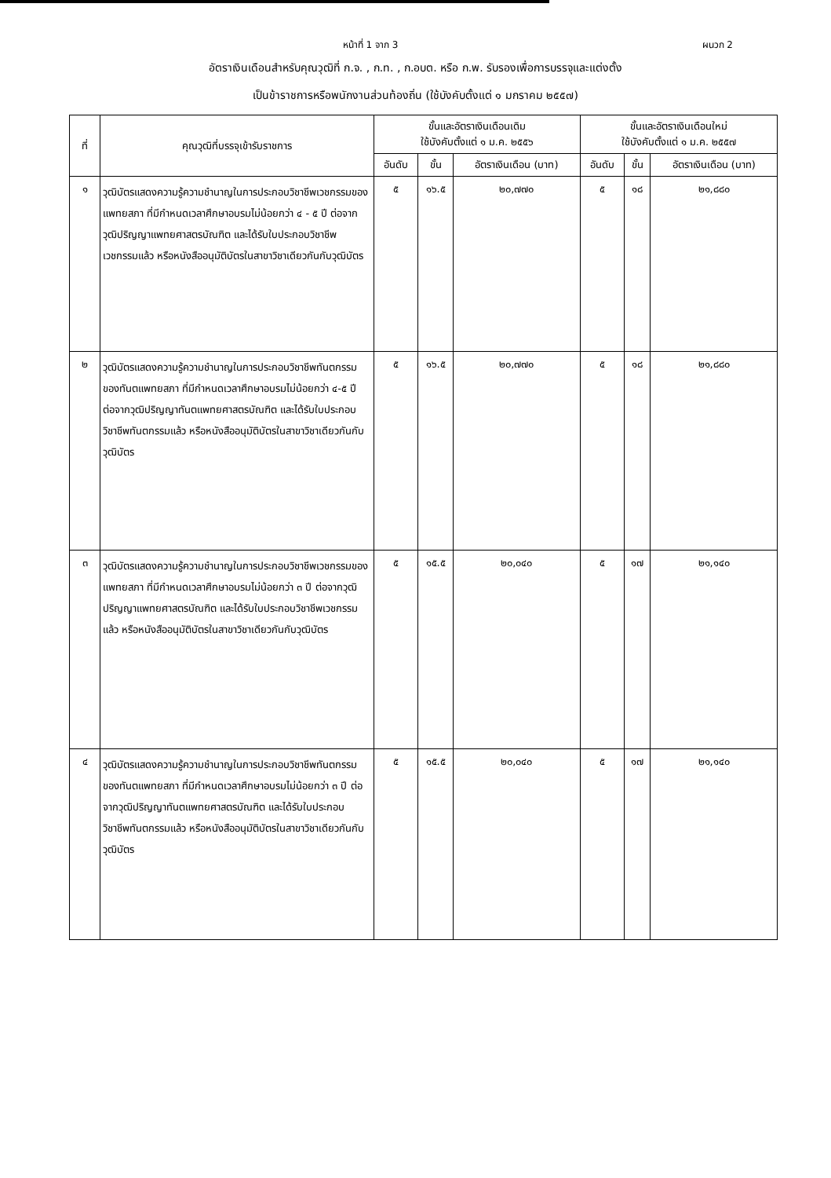หน้าที่ 1 จาก 3 ผนวก 2
อัตราเงินเดือนสำหรับคุณวุฒิที่ ก.จ. , ก.ท. , ก.อบต. หรือ ก.พ. รับรองเพื่อการบรรจุและแต่งตั้ง
เป็นข้าราชการหรือพนักงานส่วนท้องถิ่น (ใช้บังคับตั้งแต่ ๑ มกราคม ๒๕๕๗)
| ที่ | คุณวุฒิที่บรรจุเข้ารับราชการ | ขั้นและอัตราเงินเดือนเดิม ใช้บังคับตั้งแต่ ๑ ม.ค. ๒๕๕๖ | | | ขั้นและอัตราเงินเดือนใหม่ ใช้บังคับตั้งแต่ ๑ ม.ค. ๒๕๕๗ | | |
| --- | --- | --- | --- | --- | --- | --- | --- |
| | | อันดับ | ขั้น | อัตราเงินเดือน (บาท) | อันดับ | ขั้น | อัตราเงินเดือน (บาท) |
| ๑ | วุฒิบัตรแสดงความรู้ความชำนาญในการประกอบวิชาชีพเวชกรรมของแพทยสภา ที่มีกำหนดเวลาศึกษาอบรมไม่น้อยกว่า ๔ - ๕ ปี ต่อจากวุฒิปริญญาแพทยศาสตรบัณฑิต และได้รับใบประกอบวิชาชีพเวชกรรมแล้ว หรือหนังสืออนุมัติบัตรในสาขาวิชาเดียวกันกับวุฒิบัตร | ๕ | ๑๖.๕ | ๒๐,๗๗๐ | ๕ | ๑๘ | ๒๑,๘๘๐ |
| ๒ | วุฒิบัตรแสดงความรู้ความชำนาญในการประกอบวิชาชีพทันตกรรมของทันตแพทยสภา ที่มีกำหนดเวลาศึกษาอบรมไม่น้อยกว่า ๔-๕ ปี ต่อจากวุฒิปริญญาทันตแพทยศาสตรบัณฑิต และได้รับใบประกอบวิชาชีพทันตกรรมแล้ว หรือหนังสืออนุมัติบัตรในสาขาวิชาเดียวกันกับวุฒิบัตร | ๕ | ๑๖.๕ | ๒๐,๗๗๐ | ๕ | ๑๘ | ๒๑,๘๘๐ |
| ๓ | วุฒิบัตรแสดงความรู้ความชำนาญในการประกอบวิชาชีพเวชกรรมของแพทยสภา ที่มีกำหนดเวลาศึกษาอบรมไม่น้อยกว่า ๓ ปี ต่อจากวุฒิปริญญาแพทยศาสตรบัณฑิต และได้รับใบประกอบวิชาชีพเวชกรรมแล้ว หรือหนังสืออนุมัติบัตรในสาขาวิชาเดียวกันกับวุฒิบัตร | ๕ | ๑๕.๕ | ๒๐,๐๔๐ | ๕ | ๑๗ | ๒๑,๑๔๐ |
| ๔ | วุฒิบัตรแสดงความรู้ความชำนาญในการประกอบวิชาชีพทันตกรรมของทันตแพทยสภา ที่มีกำหนดเวลาศึกษาอบรมไม่น้อยกว่า ๓ ปี ต่อจากวุฒิปริญญาทันตแพทยศาสตรบัณฑิต และได้รับใบประกอบวิชาชีพทันตกรรมแล้ว หรือหนังสืออนุมัติบัตรในสาขาวิชาเดียวกันกับวุฒิบัตร | ๕ | ๑๕.๕ | ๒๐,๐๔๐ | ๕ | ๑๗ | ๒๑,๑๔๐ |